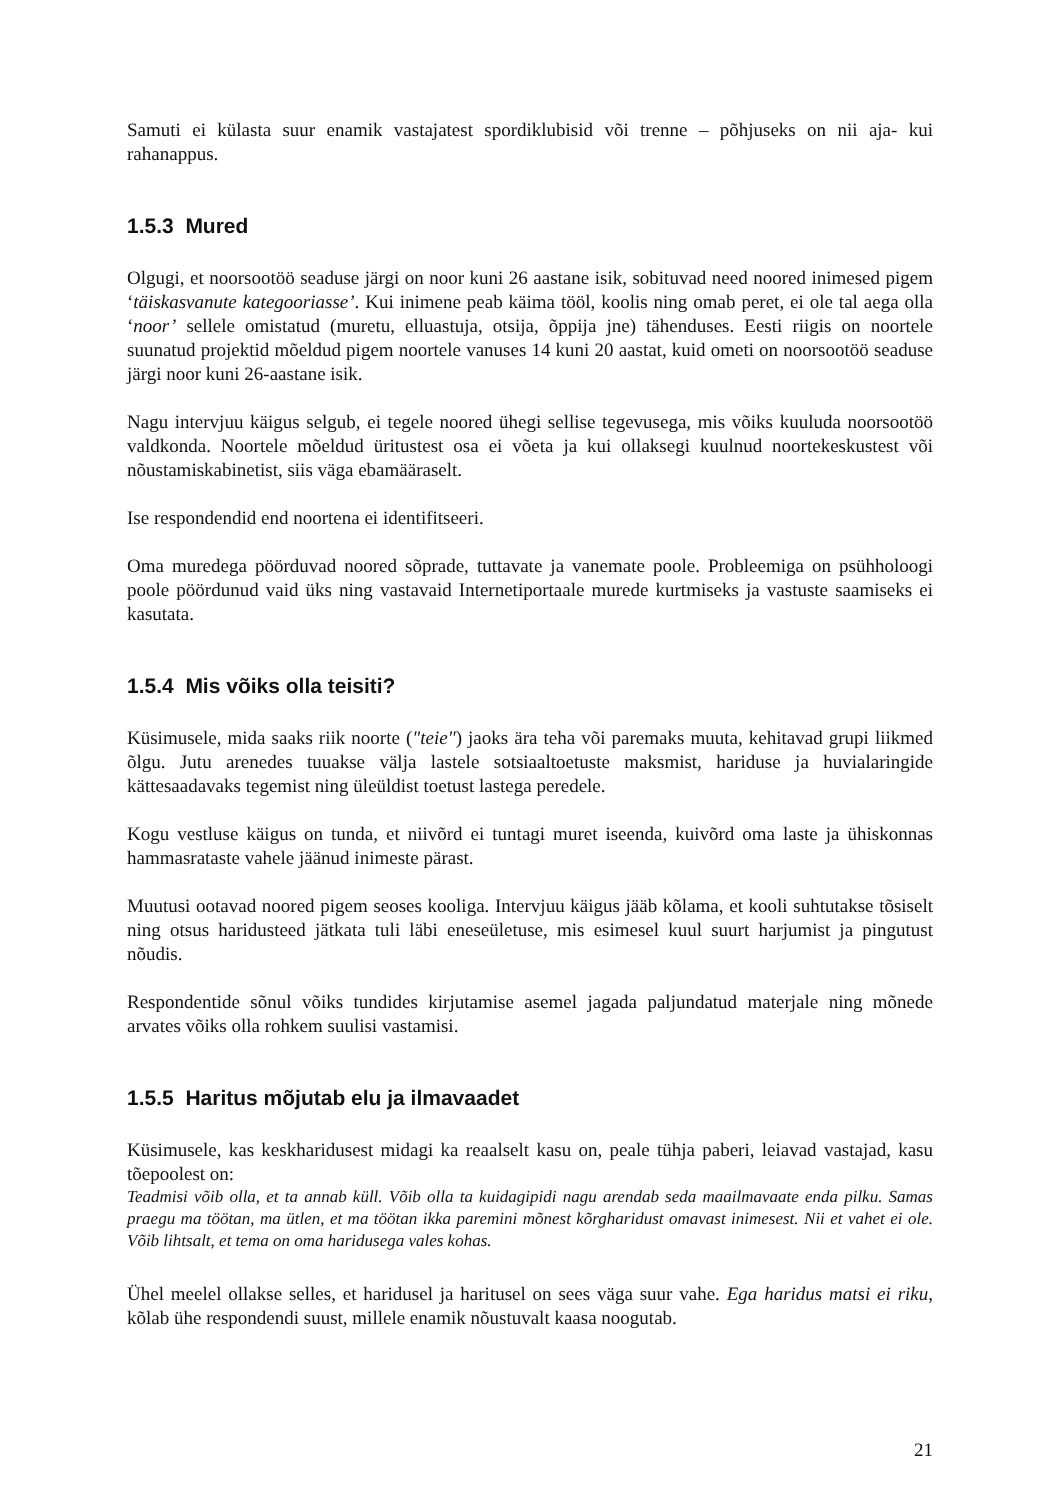Samuti ei külasta suur enamik vastajatest spordiklubisid või trenne – põhjuseks on nii aja- kui rahanappus.
1.5.3 Mured
Olgugi, et noorsootöö seaduse järgi on noor kuni 26 aastane isik, sobituvad need noored inimesed pigem ‘täiskasvanute kategooriasse’. Kui inimene peab käima tööl, koolis ning omab peret, ei ole tal aega olla ‘noor’ sellele omistatud (muretu, elluastuja, otsija, õppija jne) tähenduses. Eesti riigis on noortele suunatud projektid mõeldud pigem noortele vanuses 14 kuni 20 aastat, kuid ometi on noorsootöö seaduse järgi noor kuni 26-aastane isik.
Nagu intervjuu käigus selgub, ei tegele noored ühegi sellise tegevusega, mis võiks kuuluda noorsootöö valdkonda. Noortele mõeldud üritustest osa ei võeta ja kui ollaksegi kuulnud noortekeskustest või nõustamiskabinetist, siis väga ebamääraselt.
Ise respondendid end noortena ei identifitseeri.
Oma muredega pöörduvad noored sõprade, tuttavate ja vanemate poole. Probleemiga on psühholoogi poole pöördunud vaid üks ning vastavaid Internetiportaale murede kurtmiseks ja vastuste saamiseks ei kasutata.
1.5.4 Mis võiks olla teisiti?
Küsimusele, mida saaks riik noorte ("teie") jaoks ära teha või paremaks muuta, kehitavad grupi liikmed õlgu. Jutu arenedes tuuakse välja lastele sotsiaaltoetuste maksmist, hariduse ja huvialaringide kättesaadavaks tegemist ning üleüldist toetust lastega peredele.
Kogu vestluse käigus on tunda, et niivõrd ei tuntagi muret iseenda, kuivõrd oma laste ja ühiskonnas hammasrataste vahele jäänud inimeste pärast.
Muutusi ootavad noored pigem seoses kooliga. Intervjuu käigus jääb kõlama, et kooli suhtutakse tõsiselt ning otsus haridusteed jätkata tuli läbi eneseületuse, mis esimesel kuul suurt harjumist ja pingutust nõudis.
Respondentide sõnul võiks tundides kirjutamise asemel jagada paljundatud materjale ning mõnede arvates võiks olla rohkem suulisi vastamisi.
1.5.5 Haritus mõjutab elu ja ilmavaadet
Küsimusele, kas keskharidusest midagi ka reaalselt kasu on, peale tühja paberi, leiavad vastajad, kasu tõepoolest on:
Teadmisi võib olla, et ta annab küll. Võib olla ta kuidagipidi nagu arendab seda maailmavaate enda pilku. Samas praegu ma töötan, ma ütlen, et ma töötan ikka paremini mõnest kõrgharidust omavast inimesest. Nii et vahet ei ole. Võib lihtsalt, et tema on oma haridusega vales kohas.
Ühel meelel ollakse selles, et haridusel ja haritusel on sees väga suur vahe. Ega haridus matsi ei riku, kõlab ühe respondendi suust, millele enamik nõustuvalt kaasa noogutab.
21